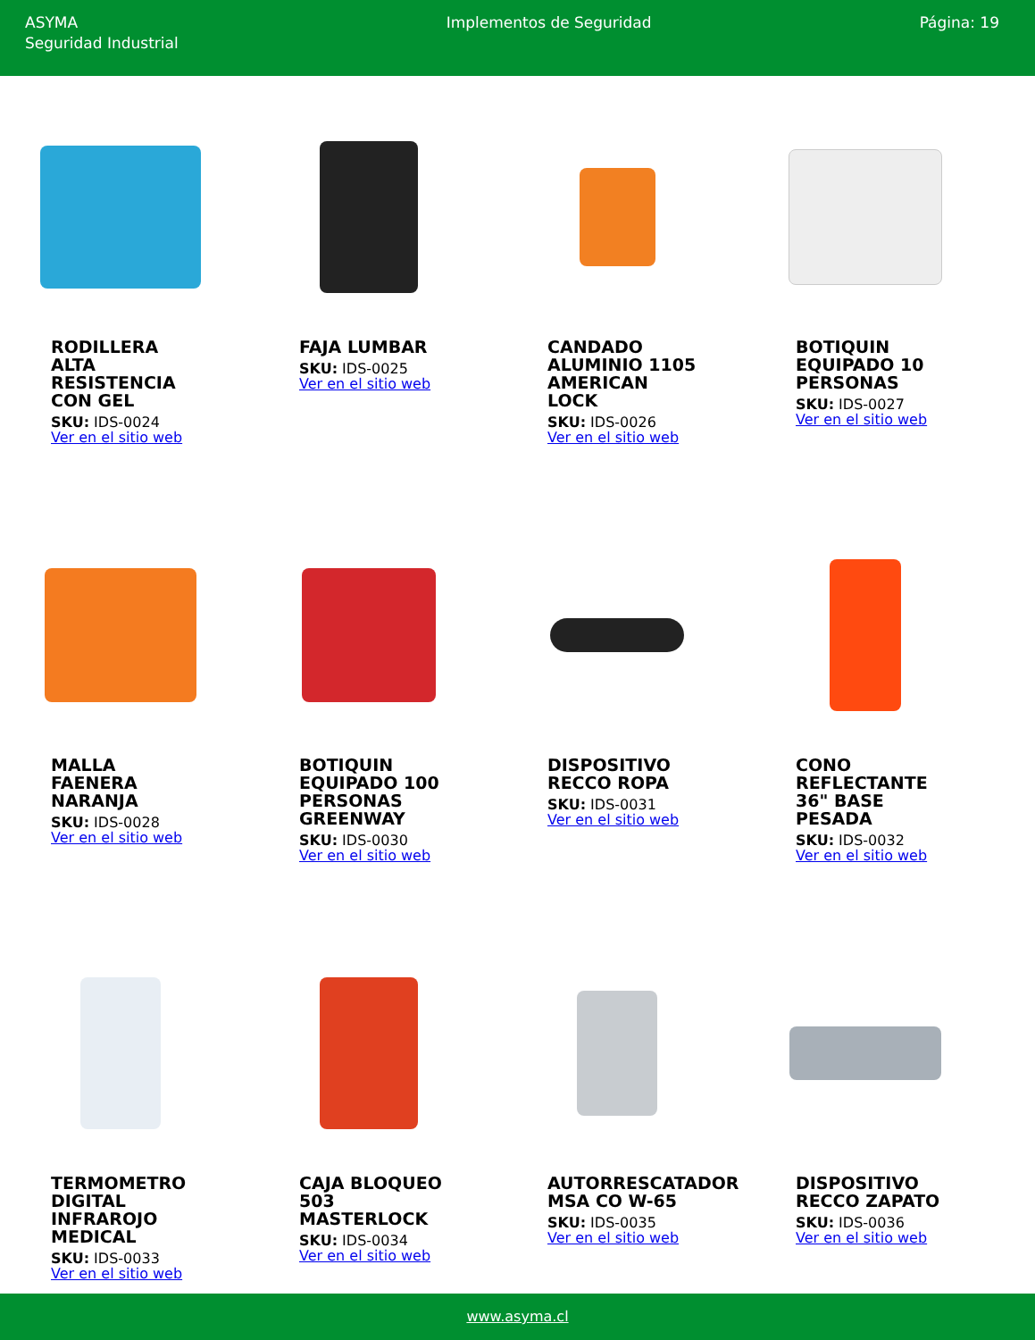ASYMA
Seguridad Industrial
Implementos de Seguridad Página: 19
RODILLERA ALTA RESISTENCIA CON GEL
SKU: IDS-0024
Ver en el sitio web
FAJA LUMBAR
SKU: IDS-0025
Ver en el sitio web
CANDADO ALUMINIO 1105 AMERICAN LOCK
SKU: IDS-0026
Ver en el sitio web
BOTIQUIN EQUIPADO 10 PERSONAS
SKU: IDS-0027
Ver en el sitio web
MALLA FAENERA NARANJA
SKU: IDS-0028
Ver en el sitio web
BOTIQUIN EQUIPADO 100 PERSONAS GREENWAY
SKU: IDS-0030
Ver en el sitio web
DISPOSITIVO RECCO ROPA
SKU: IDS-0031
Ver en el sitio web
CONO REFLECTANTE 36" BASE PESADA
SKU: IDS-0032
Ver en el sitio web
TERMOMETRO DIGITAL INFRAROJO MEDICAL
SKU: IDS-0033
Ver en el sitio web
CAJA BLOQUEO 503 MASTERLOCK
SKU: IDS-0034
Ver en el sitio web
AUTORRESCATADOR MSA CO W-65
SKU: IDS-0035
Ver en el sitio web
DISPOSITIVO RECCO ZAPATO
SKU: IDS-0036
Ver en el sitio web
www.asyma.cl